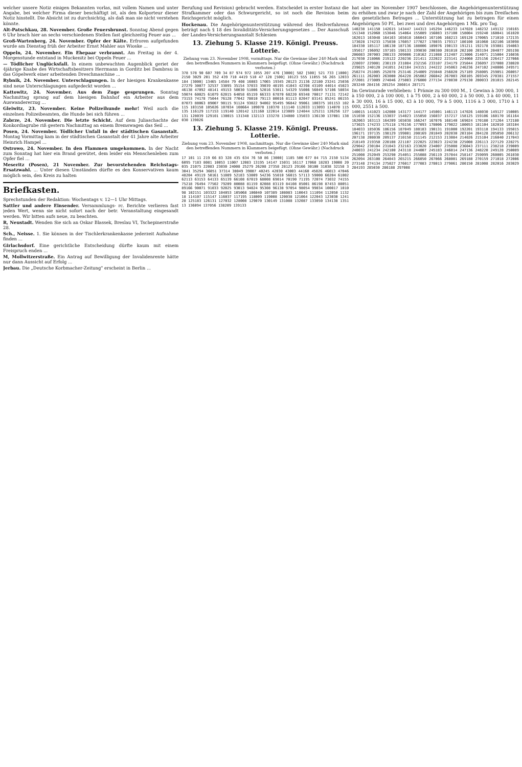welcher unsere Notiz einigen Bekannten vorlas, mit vollem Namen und unter Angabe, bei welcher Firma dieser beschäftigt ist, als den Kolporteur dieser Notiz hinstellt. Die Absicht ist zu durchsichtig, als daß man sie nicht verstehen könnte.
Alt-Patschkau, 28. November. Große Feuersbrunst. Sonntag Abend gegen 6 Uhr brach hier an sechs verschiedenen Stellen fast gleichzeitig Feuer aus ...
Groß-Wartenberg, 24. November. Opfer der Kälte. Erfroren aufgefunden wurde am Dienstag früh der Arbeiter Ernst Mahler aus Wioske ...
Oppeln, 24. November. Ein Ehepaar verbrannt. Am Freitag in der 4. Morgenstunde entstand in Muckenitz bei Oppeln Feuer ...
— Tödlicher Unglücksfall. In einem unbewachten Augenblick geriet der 4jährige Knabe des Wirtschaftsbesitzers Herrmann in Gorditz bei Dambrau in das Göpelwerk einer arbeitenden Dreschmaschine ...
Rybnik, 24. November. Unterschlagungen. In der hiesigen Krankenkasse sind neue Unterschlagungen aufgedeckt worden ...
Kattowitz, 24. November. Aus dem Zuge gesprungen. Sonntag Nachmittag sprang auf dem hiesigen Bahnhof ein Arbeiter aus dem Auswandererzug ...
Gleiwitz, 23. November. Keine Polizeihunde mehr! Weil auch die einzelnen Polizeibeamten, die Hunde bei sich führen ...
Zabrze, 24. November. Die letzte Schicht. Auf dem Juliaschachte der Konkordiagrube riß gestern Nachmittag an einem Bremswagen das Seil ...
Posen, 24. November. Tödlicher Unfall in der städtischen Gasanstalt. Montag Vormittag kam in der städtischen Gasanstalt der 41 Jahre alte Arbeiter Heinrich Hampel ...
Ostrowo, 24. November. In den Flammen umgekommen. In der Nacht zum Sonntag hat hier ein Brand gewütet, dem leider ein Menschenleben zum Opfer fiel ...
Meseritz (Posen), 21 November. Zur bevorstehenden Reichstags-Ersatzwahl. ... Unter diesen Umständen dürfte es den Konservativen kaum möglich sein, den Kreis zu halten
Briefkasten.
Sprechstunden der Redaktion: Wochentags v. 12—1 Uhr Mittags.
Sattler und andere Einsender. Versammlungs- rc. Berichte verlieren fast jeden Wert, wenn sie nicht sofort nach der betr. Veranstaltung eingesandt werden. Wir bitten aufs neue, zu beachten.
R, Neustadt. Wenden Sie sich an Oskar Blassek, Breslau VI, Tschepinerstraße 28.
Sch., Neisse. 1. Sie können in der Tischlerkrankenkasse jederzeit Aufnahme finden ...
Girlachsdorf. Eine gerichtliche Entscheidung dürfte kaum mit einem Freispruch enden ...
M, Mollwitzerstraße. Ein Antrag auf Bewilligung der Invalidenrente hätte nur dann Aussicht auf Erfolg ...
Jerbau. Die „Deutsche Korbmacher-Zeitung" erscheint in Berlin ...
Berufung und Revision) gebracht werden. Entscheidet in erster Instanz die Strafkammer oder das Schwurgericht, so ist noch die Revision beim Reichsgericht möglich.
Hockenau. Die Angehörigenunterstützung während des Heilverfahrens beträgt nach § 18 des Invaliditäts-Versicherungsgesetzes ... Der Ausschuß der Landes-Versicherungsanstalt Schlesien
13. Ziehung 5. Klasse 219. Königl. Preuss. Lotterie.
Ziehung vom 23. November 1908, vormittags. Nur die Gewinne über 240 Mark sind den betreffenden Nummern in Klammern beigefügt. (Ohne Gewähr.) (Nachdruck verboten.)
378 578 90 607 709 34 87 974 972 1055 207 476 [3000] 582 [500] 521 733 [1000] 2150 3029 201 352 439 710 4419 510 47 128 [500] 10123 555 11055 56 265 12033 184 [3000] 13465 14584 79 408 16083 17065 19345 20123 21136 22180 23241 25036 27279 30077 32537 33095 35154 37033 39039 40195 41043 42398 43109 44014 45023 46138 47092 48141 49153 50030 51006 52016 53011 54329 55006 56049 57106 58034 59074 60025 61079 62015 64058 65159 66333 67870 68220 69348 70017 71131 72142 73153 74178 75044 76128 77042 78010 79113 80016 81113 82047 83141 85241 86155 87073 88063 89007 90115 91124 93022 94002 95495 96842 99061 100375 101153 102115 103158 105026 107034 108664 109078 110370 111140 112033 113093 114070 115135 116129 117153 119140 120142 121160 122014 123089 124044 125211 126256 127131 128039 129101 130015 131348 132113 133278 134080 135033 136130 137081 138030 139026
13. Ziehung 5. Klasse 219. Königl. Preuss. Lotterie.
Ziehung vom 23. November 1908, nachmittags. Nur die Gewinne über 240 Mark sind den betreffenden Nummern in Klammern beigefügt. (Ohne Gewähr.) (Nachdruck verboten.)
17 101 11 219 66 83 328 435 634 76 50 86 [3000] 1185 500 677 84 715 2150 5134 6095 7183 8081 10053 11007 12083 13195 14147 15031 16117 17068 18283 19008 20035 21075 22083 23030 24008 25279 26208 27358 28123 29166 30100 31038 32158 33041 35294 36051 37314 38049 39087 40245 42030 43003 44160 45026 46013 47046 48204 49119 50161 51089 52183 53009 54236 55010 56015 57113 59000 60204 61002 62113 63153 64133 65139 66108 67019 68008 69014 70190 71195 72074 73032 74155 75218 76494 77502 79209 80088 81159 82088 83119 84108 85001 86198 87453 88051 89166 90071 91033 92025 93013 94024 95308 96138 97054 98054 99034 100017 101098 102151 103322 104053 105068 106040 107389 108083 110043 111094 112050 113218 114107 115147 116037 117195 118009 119008 120038 121064 122043 123030 124128 125183 126131 127032 128008 129070 130149 131088 132087 133050 134138 135113 136094 137056 138209 139133
hat aber im November 1907 beschlossen, die Angehörigenunterstützung zu erhöhen und zwar je nach der Zahl der Angehörigen bis zum Dreifachen des gesetzlichen Betrages ... Unterstützung hat zu betragen für einen Angehörigen 50 Pf., bei zwei und drei Angehörigen 1 Mk. pro Tag.
140238 141150 142615 143447 144313 145294 146233 147028 148232 149132 150165 151348 152060 153046 154064 155089 156083 157100 158004 159240 160041 161020 162013 163048 164163 165018 166043 167106 168213 169120 170065 171010 172135 173028 174233 175030 176057 177027 178035 179317 180100 181060 182106 183098 184330 185117 186130 187136 188006 189076 190133 191211 192178 193081 194063 195017 196092 197165 198133 199030 200380 201010 202100 203194 204077 205198 206083 207003 208133 209006 210162 211088 212407 213006 214071 215004 216036 217030 218066 219122 220236 221411 222022 223141 224060 225156 226417 227066 228697 229001 230119 231084 232156 233107 234179 235044 236097 237008 238020 239025 240120 241051 242104 243151 244222 245063 246236 247102 248006 249571 250274 251005 252078 253146 254009 255048 256020 257189 258005 259051 260057 261111 262003 263000 264228 265002 266042 267003 268105 269345 270381 271557 272081 273009 274046 275003 276000 277134 278030 279130 280033 281015 282145 283240 284156 285254 286014 287171
Im Gewinnrade verblieben: 1 Prämie zu 300 000 M., 1 Gewinn à 300 000, 1 à 150 000, 2 à 100 000, 1 à 75 000, 2 à 60 000, 2 à 50 000, 3 à 40 000, 11 à 30 000, 16 à 15 000, 43 à 10 000, 79 à 5 000, 1116 à 3 000, 1710 à 1 000, 2551 à 500.
140015 141023 142000 143177 144177 145001 146113 147026 148030 149127 150005 151030 152136 153037 154023 155050 156037 157217 158125 159106 160170 161164 162063 163113 164209 165038 166247 167076 168140 169024 170180 171264 172180 173025 174233 175118 176156 177093 178006 179022 180053 181104 182010 183104 184033 185036 186156 187049 188183 190131 191000 192201 193118 194133 195015 196171 197135 198129 199001 200169 201049 202030 203104 204128 205050 206132 207138 208030 209137 210150 211145 212153 213084 214026 215104 216040 217043 218149 219350 220108 221107 222025 223023 224238 225008 226113 227129 228275 229042 230104 231043 232163 233020 234007 235008 236043 237111 238218 239009 240033 241234 242100 243118 244007 245183 246014 247136 248220 249128 250089 251008 252049 253290 254051 255088 256119 257044 258147 259099 260005 261030 262094 263108 264043 265215 266050 267066 268001 269188 270159 271018 272006 273148 274134 275027 276017 277083 278013 279061 280150 281008 282016 283029 284193 285030 286188 297008